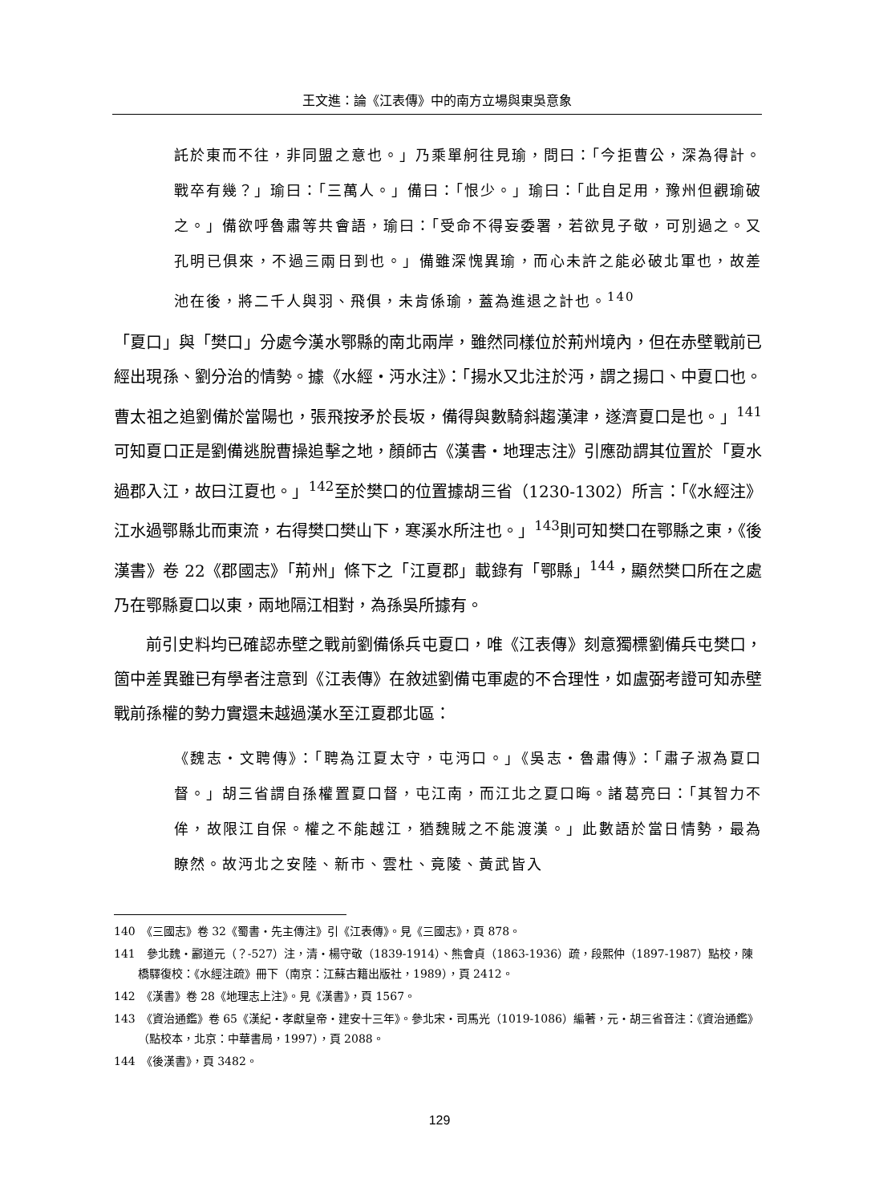王文進：論《江表傳》中的南方立場與東吳意象
託於東而不往，非同盟之意也。」乃乘單舸往見瑜，問曰：「今拒曹公，深為得計。戰卒有幾？」瑜曰：「三萬人。」備曰：「恨少。」瑜曰：「此自足用，豫州但觀瑜破之。」備欲呼魯肅等共會語，瑜曰：「受命不得妄委署，若欲見子敬，可別過之。又孔明已俱來，不過三兩日到也。」備雖深愧異瑜，而心未許之能必破北軍也，故差池在後，將二千人與羽、飛俱，未肯係瑜，蓋為進退之計也。<sup>140</sup>
「夏口」與「樊口」分處今漢水鄂縣的南北兩岸，雖然同樣位於荊州境內，但在赤壁戰前已經出現孫、劉分治的情勢。據《水經・沔水注》：「揚水又北注於沔，謂之揚口、中夏口也。曹太祖之追劉備於當陽也，張飛按矛於長坂，備得與數騎斜趨漢津，遂濟夏口是也。」<sup>141</sup>可知夏口正是劉備逃脫曹操追擊之地，顏師古《漢書・地理志注》引應劭謂其位置於「夏水過郡入江，故曰江夏也。」<sup>142</sup>至於樊口的位置據胡三省（1230-1302）所言：「《水經注》江水過鄂縣北而東流，右得樊口樊山下，寒溪水所注也。」<sup>143</sup>則可知樊口在鄂縣之東，《後漢書》卷 22《郡國志》「荊州」條下之「江夏郡」載錄有「鄂縣」<sup>144</sup>，顯然樊口所在之處乃在鄂縣夏口以東，兩地隔江相對，為孫吳所據有。
前引史料均已確認赤壁之戰前劉備係兵屯夏口，唯《江表傳》刻意獨標劉備兵屯樊口，箇中差異雖已有學者注意到《江表傳》在敘述劉備屯軍處的不合理性，如盧弼考證可知赤壁戰前孫權的勢力實還未越過漢水至江夏郡北區：
《魏志・文聘傳》：「聘為江夏太守，屯沔口。」《吳志・魯肅傳》：「肅子淑為夏口督。」胡三省謂自孫權置夏口督，屯江南，而江北之夏口晦。諸葛亮曰：「其智力不侔，故限江自保。權之不能越江，猶魏賊之不能渡漢。」此數語於當日情勢，最為瞭然。故沔北之安陸、新市、雲杜、竟陵、黃武皆入
140　《三國志》卷 32《蜀書・先主傳注》引《江表傳》。見《三國志》，頁 878。
141　參北魏・酈道元（？-527）注，清・楊守敬（1839-1914）、熊會貞（1863-1936）疏，段熙仲（1897-1987）點校，陳橋驛復校：《水經注疏》冊下（南京：江蘇古籍出版社，1989），頁 2412。
142　《漢書》卷 28《地理志上注》。見《漢書》，頁 1567。
143　《資治通鑑》卷 65《漢紀・孝獻皇帝・建安十三年》。參北宋・司馬光（1019-1086）編著，元・胡三省音注：《資治通鑑》（點校本，北京：中華書局，1997），頁 2088。
144　《後漢書》，頁 3482。
129